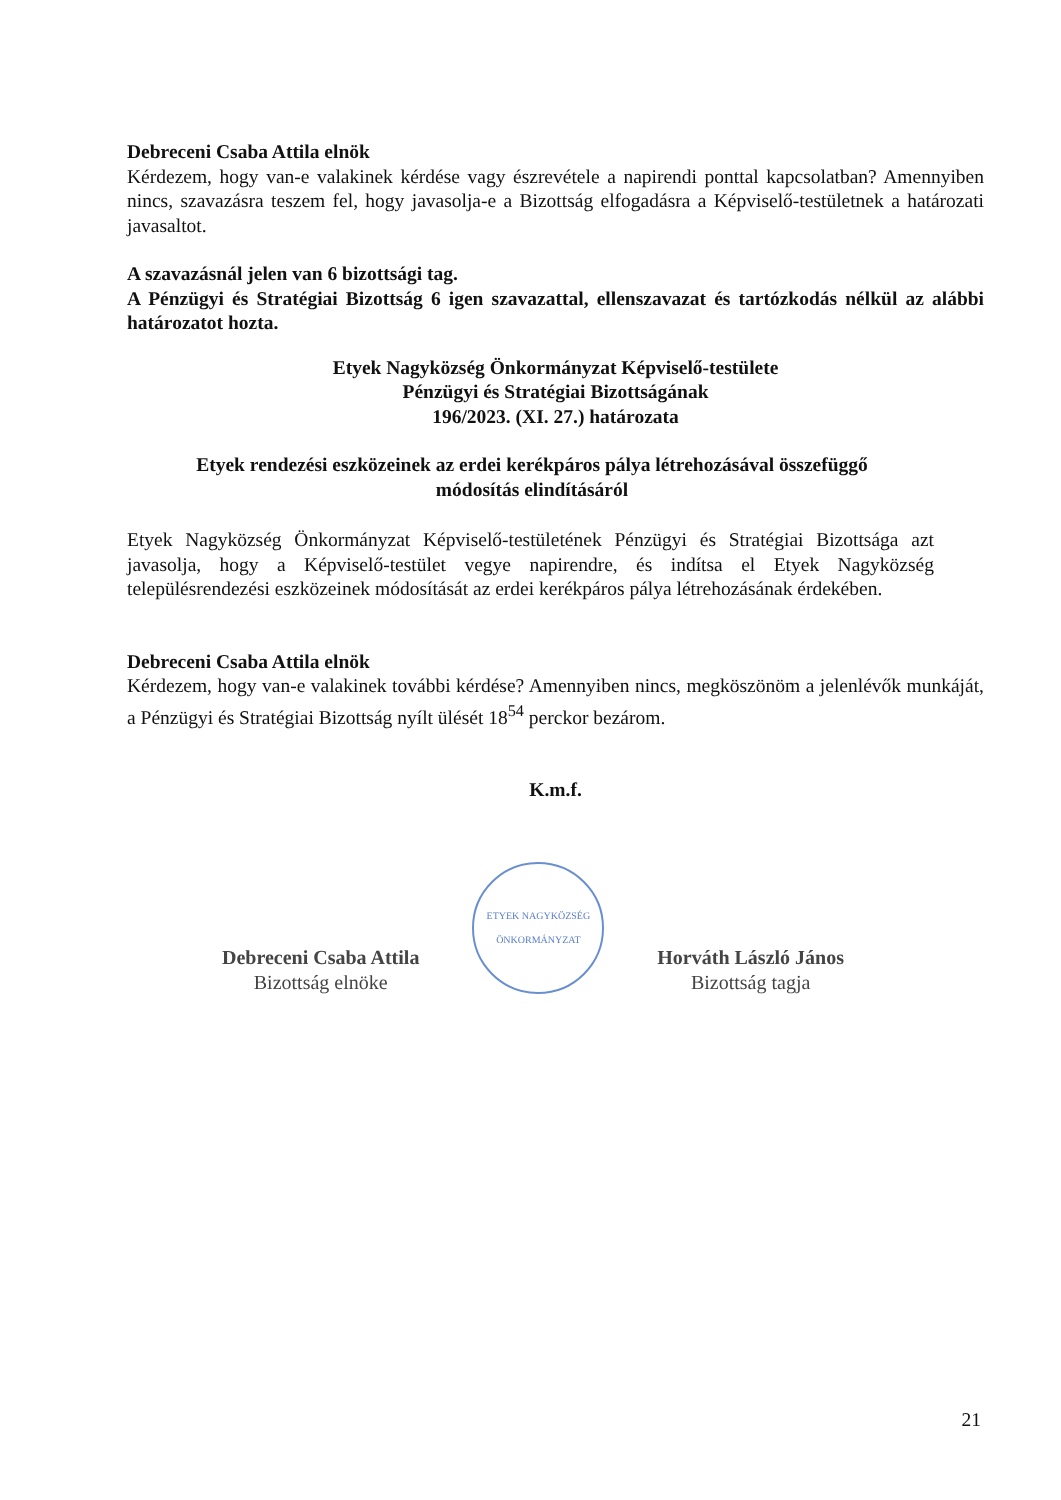Debreceni Csaba Attila elnök
Kérdezem, hogy van-e valakinek kérdése vagy észrevétele a napirendi ponttal kapcsolatban? Amennyiben nincs, szavazásra teszem fel, hogy javasolja-e a Bizottság elfogadásra a Képviselő-testületnek a határozati javasaltot.
A szavazásnál jelen van 6 bizottsági tag.
A Pénzügyi és Stratégiai Bizottság 6 igen szavazattal, ellenszavazat és tartózkodás nélkül az alábbi határozatot hozta.
Etyek Nagyközség Önkormányzat Képviselő-testülete
Pénzügyi és Stratégiai Bizottságának
196/2023. (XI. 27.) határozata
Etyek rendezési eszközeinek az erdei kerékpáros pálya létrehozásával összefüggő
módosítás elindításáról
Etyek Nagyközség Önkormányzat Képviselő-testületének Pénzügyi és Stratégiai Bizottsága azt javasolja, hogy a Képviselő-testület vegye napirendre, és indítsa el Etyek Nagyközség településrendezési eszközeinek módosítását az erdei kerékpáros pálya létrehozásának érdekében.
Debreceni Csaba Attila elnök
Kérdezem, hogy van-e valakinek további kérdése? Amennyiben nincs, megköszönöm a jelenlévők munkáját, a Pénzügyi és Stratégiai Bizottság nyílt ülését 18<sup>54</sup> perckor bezárom.
K.m.f.
Debreceni Csaba Attila
Bizottság elnöke
ETYEK NAGYKÖZSÉG ÖNKORMÁNYZAT
Horváth László János
Bizottság tagja
21